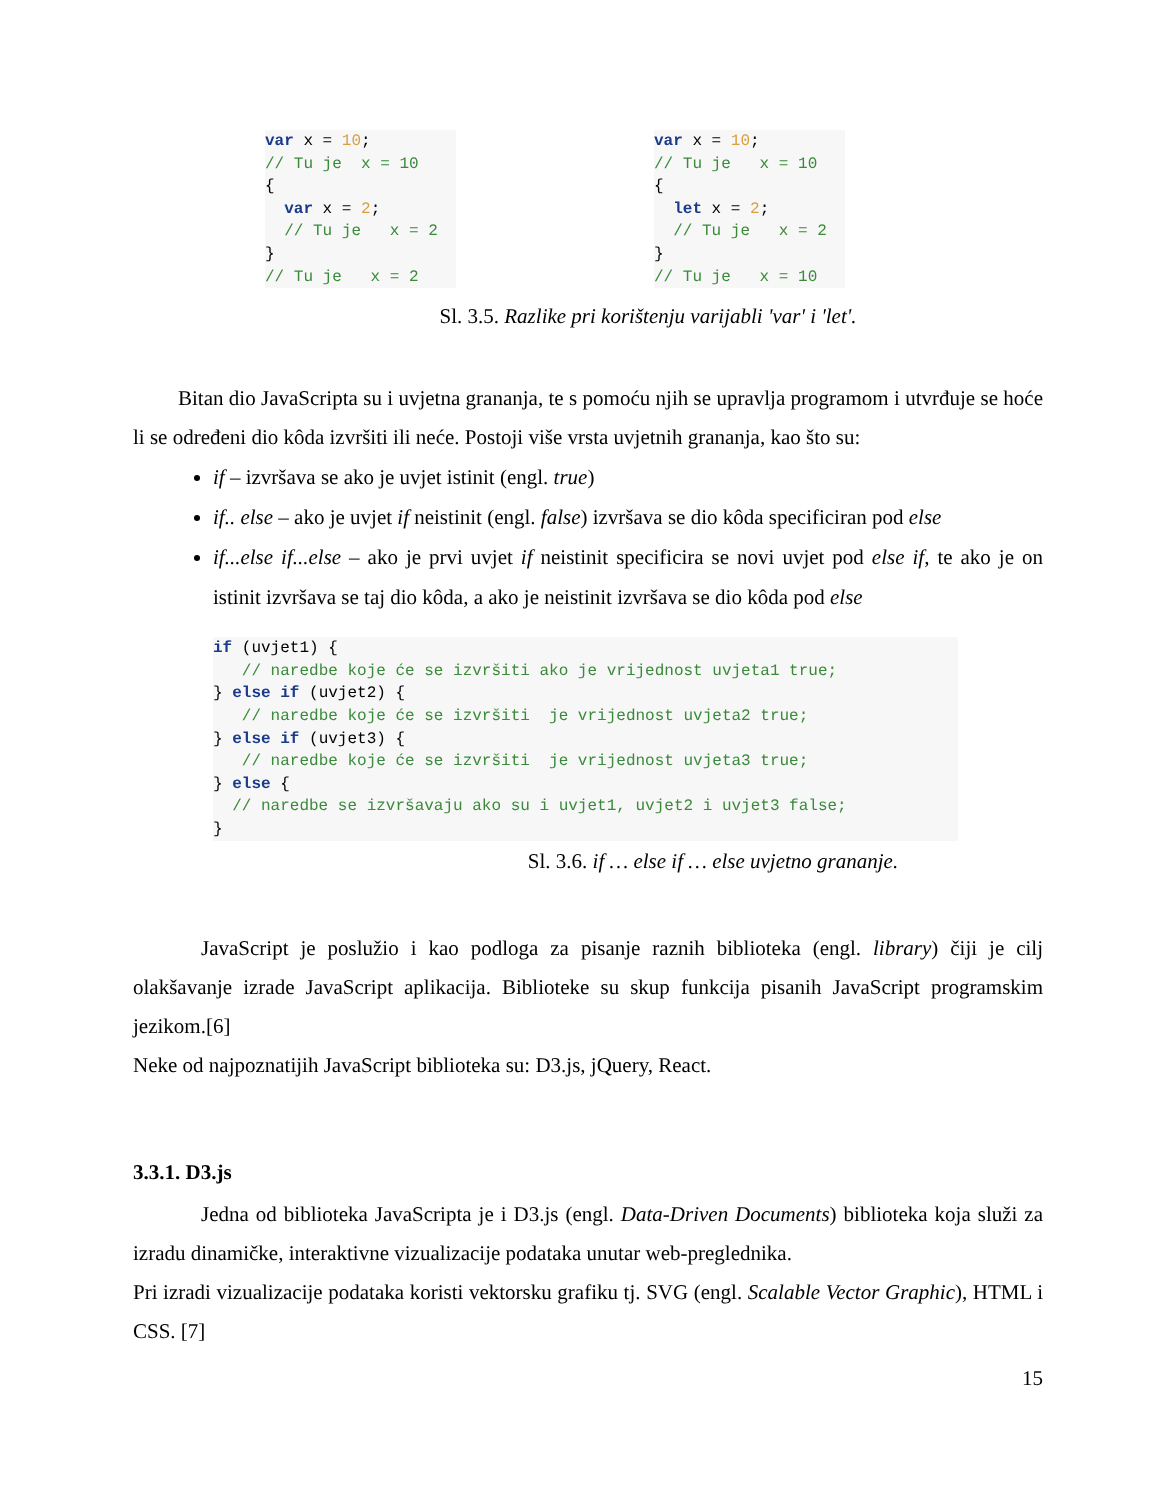var x = 10;
// Tu je  x = 10
{
  var x = 2;
  // Tu je   x = 2
}
// Tu je   x = 2
var x = 10;
// Tu je   x = 10
{
  let x = 2;
  // Tu je   x = 2
}
// Tu je   x = 10
Sl. 3.5. Razlike pri korištenju varijabli 'var' i 'let'.
Bitan dio JavaScripta su i uvjetna grananja, te s pomoću njih se upravlja programom i utvrđuje se hoće li se određeni dio kôda izvršiti ili neće. Postoji više vrsta uvjetnih grananja, kao što su:
if – izvršava se ako je uvjet istinit (engl. true)
if.. else – ako je uvjet if neistinit (engl. false) izvršava se dio kôda specificiran pod else
if...else if...else – ako je prvi uvjet if neistinit specificira se novi uvjet pod else if, te ako je on istinit izvršava se taj dio kôda, a ako je neistinit izvršava se dio kôda pod else
if (uvjet1) {
   // naredbe koje će se izvršiti ako je vrijednost uvjeta1 true;
} else if (uvjet2) {
   // naredbe koje će se izvršiti  je vrijednost uvjeta2 true;
} else if (uvjet3) {
   // naredbe koje će se izvršiti  je vrijednost uvjeta3 true;
} else {
  // naredbe se izvršavaju ako su i uvjet1, uvjet2 i uvjet3 false;
}
Sl. 3.6. if … else if … else uvjetno grananje.
JavaScript je poslužio i kao podloga za pisanje raznih biblioteka (engl. library) čiji je cilj olakšavanje izrade JavaScript aplikacija. Biblioteke su skup funkcija pisanih JavaScript programskim jezikom.[6]
Neke od najpoznatijih JavaScript biblioteka su: D3.js, jQuery, React.
3.3.1. D3.js
Jedna od biblioteka JavaScripta je i D3.js (engl. Data-Driven Documents) biblioteka koja služi za izradu dinamičke, interaktivne vizualizacije podataka unutar web-preglednika.
Pri izradi vizualizacije podataka koristi vektorsku grafiku tj. SVG (engl. Scalable Vector Graphic), HTML i CSS. [7]
15